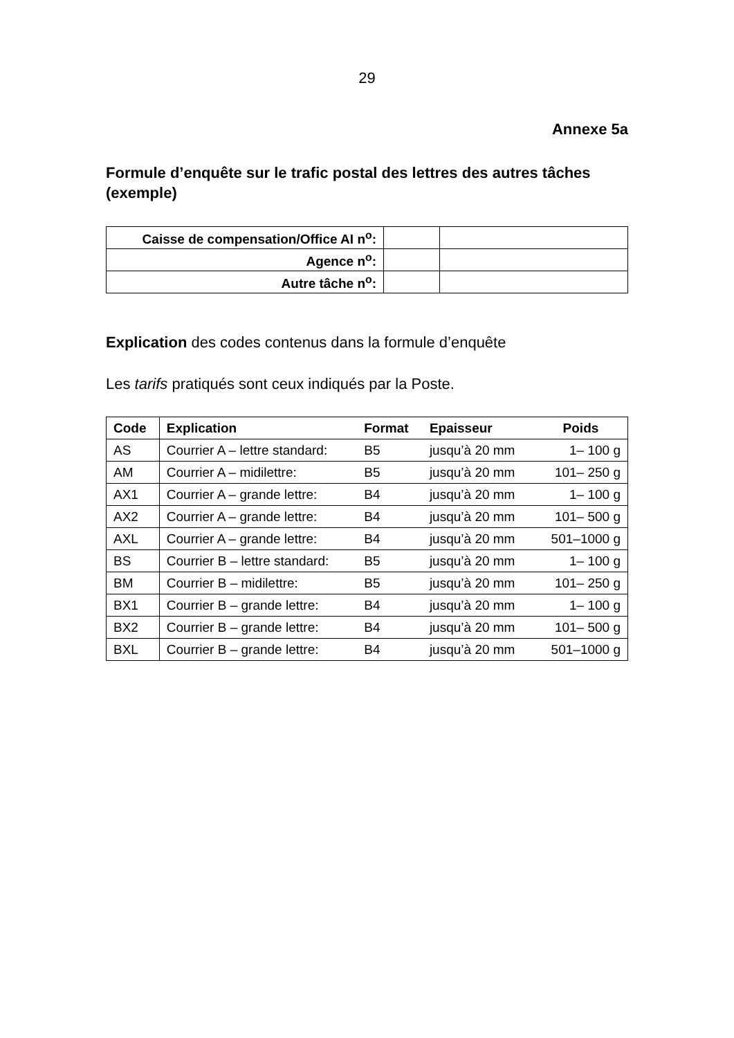29
Annexe 5a
Formule d’enquête sur le trafic postal des lettres des autres tâches (exemple)
| Caisse de compensation/Office AI n<sup>o</sup>: | | |
| Agence n<sup>o</sup>: | | |
| Autre tâche n<sup>o</sup>: | | |
Explication des codes contenus dans la formule d’enquête
Les tarifs pratiqués sont ceux indiqués par la Poste.
| Code | Explication | Format | Epaisseur | Poids |
| --- | --- | --- | --- | --- |
| AS | Courrier A – lettre standard: | B5 | jusqu’à 20 mm | 1– 100 g |
| AM | Courrier A – midilettre: | B5 | jusqu’à 20 mm | 101– 250 g |
| AX1 | Courrier A – grande lettre: | B4 | jusqu’à 20 mm | 1– 100 g |
| AX2 | Courrier A – grande lettre: | B4 | jusqu’à 20 mm | 101– 500 g |
| AXL | Courrier A – grande lettre: | B4 | jusqu’à 20 mm | 501–1000 g |
| BS | Courrier B – lettre standard: | B5 | jusqu’à 20 mm | 1– 100 g |
| BM | Courrier B – midilettre: | B5 | jusqu’à 20 mm | 101– 250 g |
| BX1 | Courrier B – grande lettre: | B4 | jusqu’à 20 mm | 1– 100 g |
| BX2 | Courrier B – grande lettre: | B4 | jusqu’à 20 mm | 101– 500 g |
| BXL | Courrier B – grande lettre: | B4 | jusqu’à 20 mm | 501–1000 g |